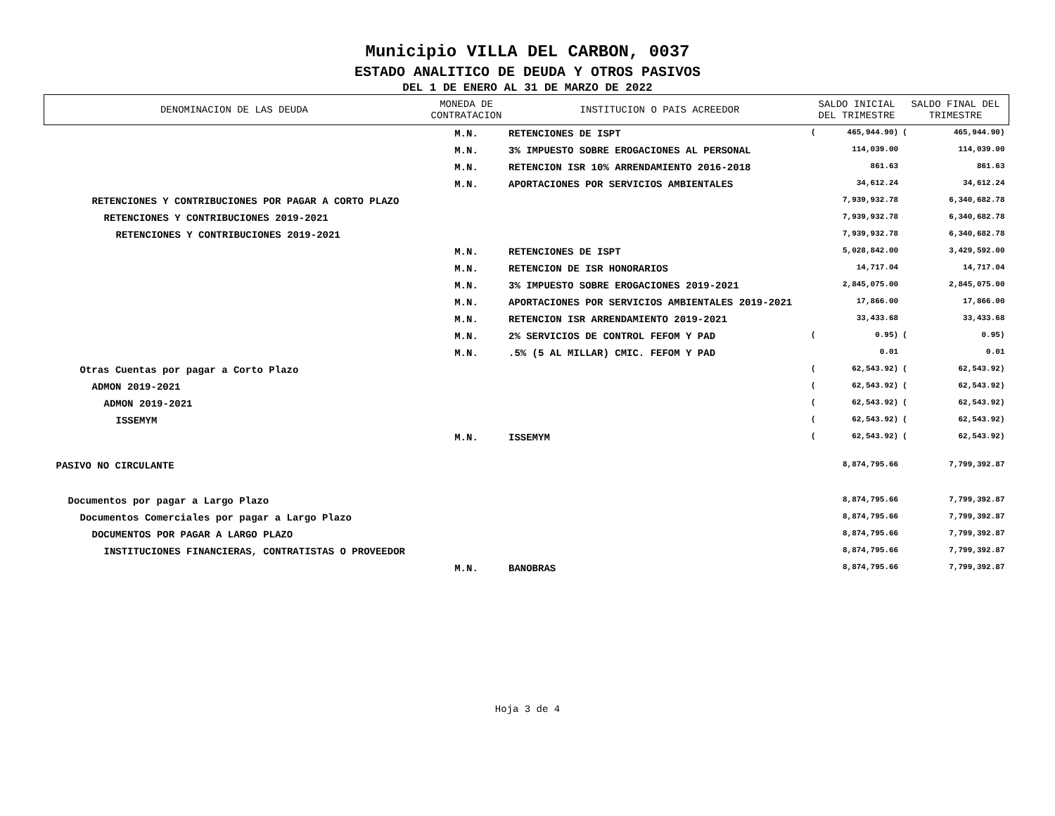Municipio VILLA DEL CARBON, 0037
ESTADO ANALITICO DE DEUDA Y OTROS PASIVOS
DEL 1 DE ENERO AL 31 DE MARZO DE 2022
| DENOMINACION DE LAS DEUDA | MONEDA DE CONTRATACION | INSTITUCION O PAIS ACREEDOR | SALDO INICIAL DEL TRIMESTRE | | SALDO FINAL DEL TRIMESTRE | |
| --- | --- | --- | --- | --- | --- | --- |
| | M.N. | RETENCIONES DE ISPT | ( | 465,944.90) | ( | 465,944.90) |
| | M.N. | 3% IMPUESTO SOBRE EROGACIONES AL PERSONAL | | 114,039.00 | | 114,039.00 |
| | M.N. | RETENCION ISR 10% ARRENDAMIENTO 2016-2018 | | 861.63 | | 861.63 |
| | M.N. | APORTACIONES POR SERVICIOS AMBIENTALES | | 34,612.24 | | 34,612.24 |
| RETENCIONES Y CONTRIBUCIONES POR PAGAR A CORTO PLAZO | | | | 7,939,932.78 | | 6,340,682.78 |
| RETENCIONES Y CONTRIBUCIONES 2019-2021 | | | | 7,939,932.78 | | 6,340,682.78 |
| RETENCIONES Y CONTRIBUCIONES 2019-2021 | | | | 7,939,932.78 | | 6,340,682.78 |
| | M.N. | RETENCIONES DE ISPT | | 5,028,842.00 | | 3,429,592.00 |
| | M.N. | RETENCION DE ISR HONORARIOS | | 14,717.04 | | 14,717.04 |
| | M.N. | 3% IMPUESTO SOBRE EROGACIONES 2019-2021 | | 2,845,075.00 | | 2,845,075.00 |
| | M.N. | APORTACIONES POR SERVICIOS AMBIENTALES 2019-2021 | | 17,866.00 | | 17,866.00 |
| | M.N. | RETENCION ISR ARRENDAMIENTO 2019-2021 | | 33,433.68 | | 33,433.68 |
| | M.N. | 2% SERVICIOS DE CONTROL FEFOM Y PAD | ( | 0.95) | ( | 0.95) |
| | M.N. | .5% (5 AL MILLAR) CMIC. FEFOM Y PAD | | 0.01 | | 0.01 |
| Otras Cuentas por pagar a Corto Plazo | | | ( | 62,543.92) | ( | 62,543.92) |
| ADMON 2019-2021 | | | ( | 62,543.92) | ( | 62,543.92) |
| ADMON 2019-2021 | | | ( | 62,543.92) | ( | 62,543.92) |
| ISSEMYM | | | ( | 62,543.92) | ( | 62,543.92) |
| | M.N. | ISSEMYM | ( | 62,543.92) | ( | 62,543.92) |
| PASIVO NO CIRCULANTE | | | | 8,874,795.66 | | 7,799,392.87 |
| Documentos por pagar a Largo Plazo | | | | 8,874,795.66 | | 7,799,392.87 |
| Documentos Comerciales por pagar a Largo Plazo | | | | 8,874,795.66 | | 7,799,392.87 |
| DOCUMENTOS POR PAGAR A LARGO PLAZO | | | | 8,874,795.66 | | 7,799,392.87 |
| INSTITUCIONES FINANCIERAS, CONTRATISTAS O PROVEEDOR | | | | 8,874,795.66 | | 7,799,392.87 |
| | M.N. | BANOBRAS | | 8,874,795.66 | | 7,799,392.87 |
Hoja 3 de 4